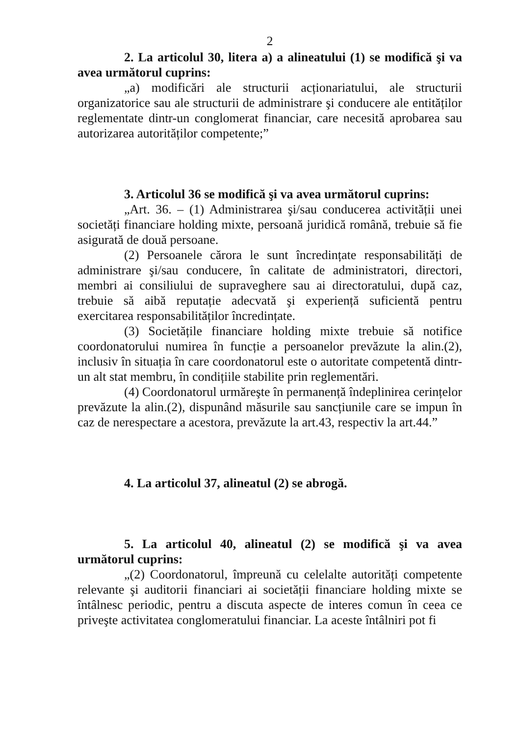2
2. La articolul 30, litera a) a alineatului (1) se modifică şi va avea următorul cuprins:
„a) modificări ale structurii acționariatului, ale structurii organizatorice sau ale structurii de administrare şi conducere ale entităților reglementate dintr-un conglomerat financiar, care necesită aprobarea sau autorizarea autorităților competente;”
3. Articolul 36 se modifică şi va avea următorul cuprins:
„Art. 36. – (1) Administrarea şi/sau conducerea activității unei societăți financiare holding mixte, persoană juridică română, trebuie să fie asigurată de două persoane.
(2) Persoanele cărora le sunt încredințate responsabilități de administrare şi/sau conducere, în calitate de administratori, directori, membri ai consiliului de supraveghere sau ai directoratului, după caz, trebuie să aibă reputație adecvată şi experiență suficientă pentru exercitarea responsabilităților încredințate.
(3) Societățile financiare holding mixte trebuie să notifice coordonatorului numirea în funcție a persoanelor prevăzute la alin.(2), inclusiv în situația în care coordonatorul este o autoritate competentă dintr-un alt stat membru, în condițiile stabilite prin reglementări.
(4) Coordonatorul urmăreşte în permanență îndeplinirea cerințelor prevăzute la alin.(2), dispunând măsurile sau sancțiunile care se impun în caz de nerespectare a acestora, prevăzute la art.43, respectiv la art.44.”
4. La articolul 37, alineatul (2) se abrogă.
5. La articolul 40, alineatul (2) se modifică şi va avea următorul cuprins:
„(2) Coordonatorul, împreună cu celelalte autorități competente relevante şi auditorii financiari ai societății financiare holding mixte se întâlnesc periodic, pentru a discuta aspecte de interes comun în ceea ce priveşte activitatea conglomeratului financiar. La aceste întâlniri pot fi